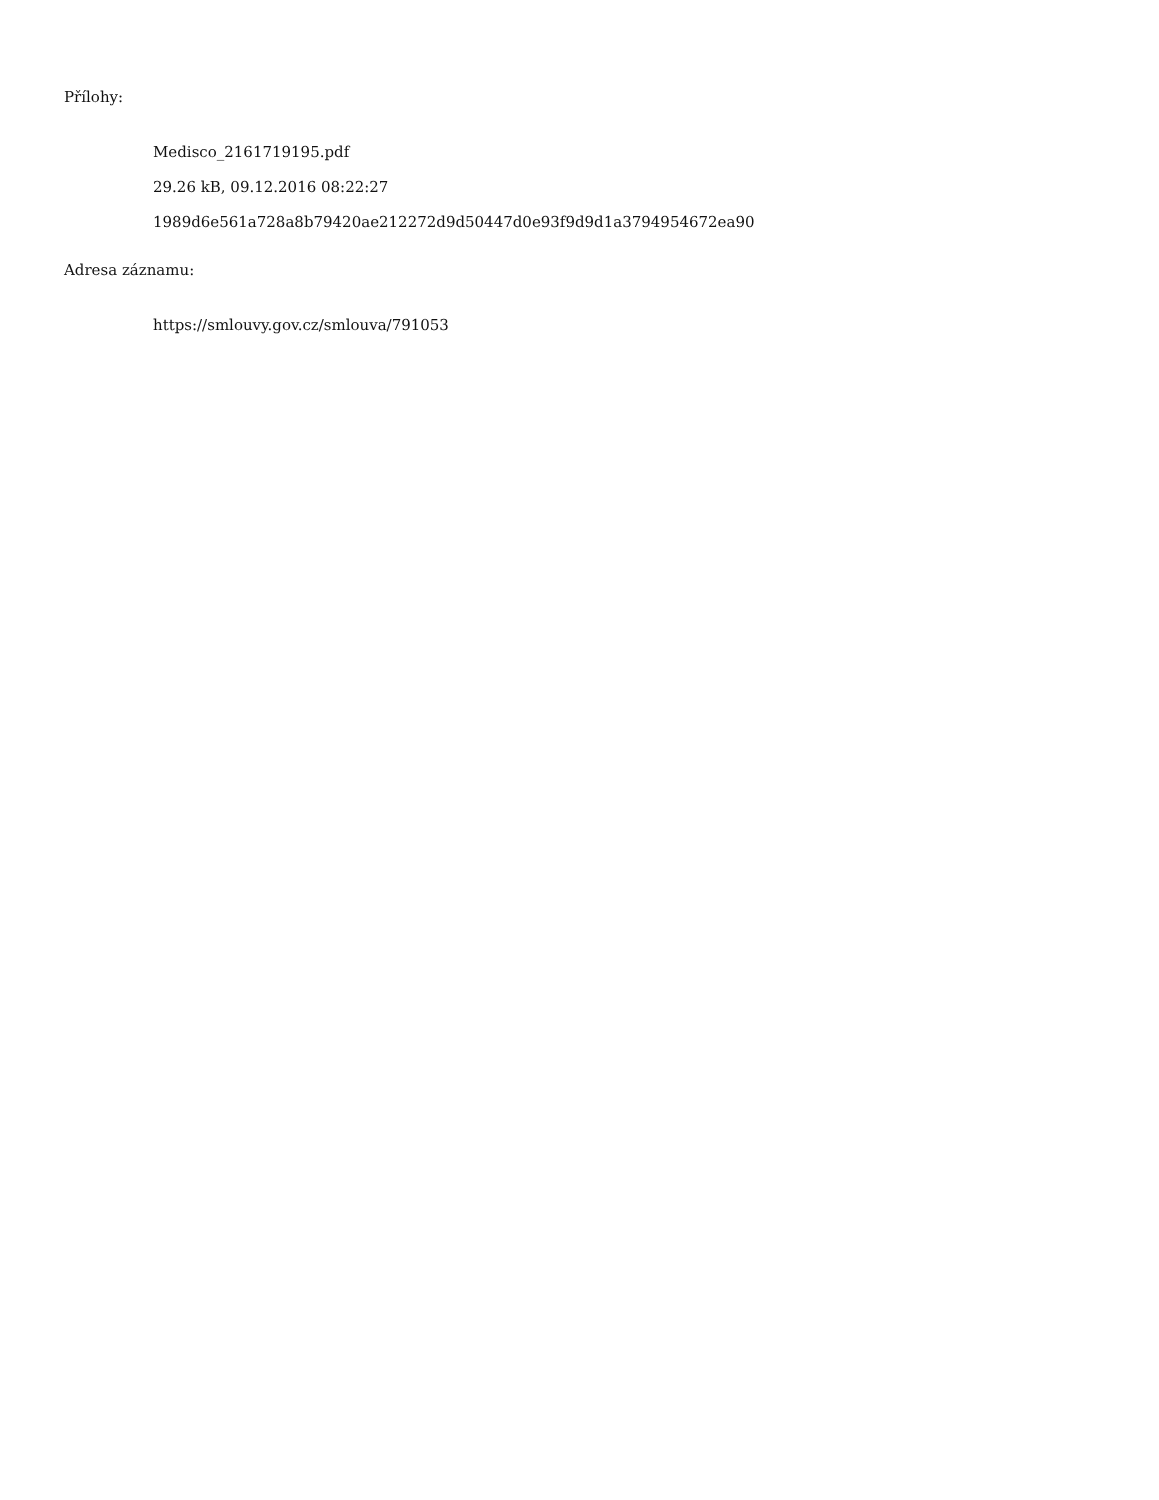Přílohy:
Medisco_2161719195.pdf
29.26 kB, 09.12.2016 08:22:27
1989d6e561a728a8b79420ae212272d9d50447d0e93f9d9d1a3794954672ea90
Adresa záznamu:
https://smlouvy.gov.cz/smlouva/791053